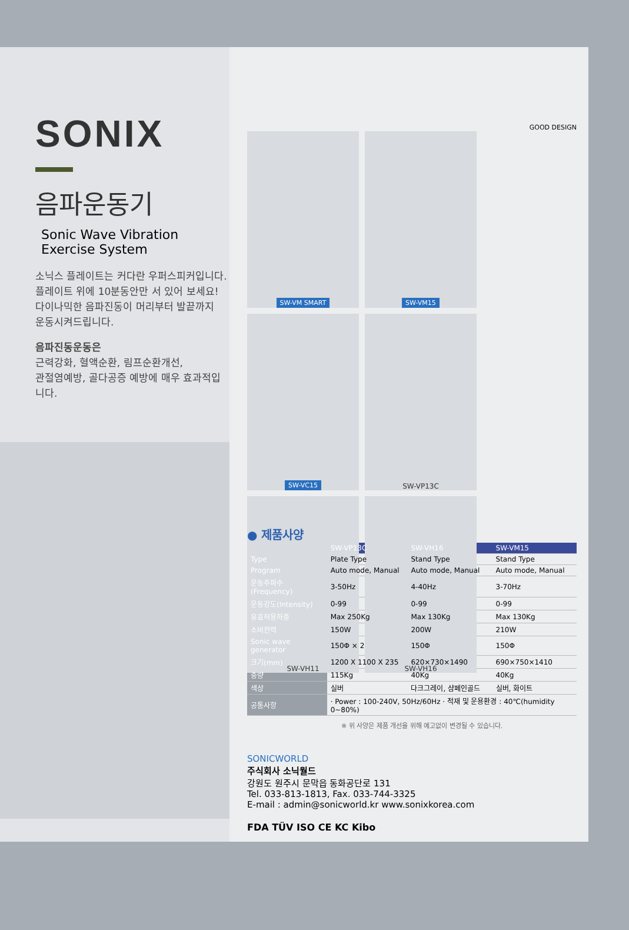SONIX
음파운동기
Sonic Wave Vibration Exercise System
소닉스 플레이트는 커다란 우퍼스피커입니다.
플레이트 위에 10분동안만 서 있어 보세요!
다이나믹한 음파진동이 머리부터 발끝까지
운동시켜드립니다.
음파진동운동은
근력강화, 혈액순환, 림프순환개선,
관절염예방, 골다공증 예방에 매우 효과적입니다.
GOOD DESIGN
SW-VM SMART
SW-VM15
SW-VC15
SW-VP13C
SW-VH11
SW-VH16
● 제품사양
| | SW-VP13C | SW-VH16 | SW-VM15 |
| Type | Plate Type | Stand Type | Stand Type |
| Program | Auto mode, Manual | Auto mode, Manual | Auto mode, Manual |
| 운동주파수(Frequency) | 3-50Hz | 4-40Hz | 3-70Hz |
| 운동강도(Intensity) | 0-99 | 0-99 | 0-99 |
| 유효허용하중 | Max 250Kg | Max 130Kg | Max 130Kg |
| 소비전력 | 150W | 200W | 210W |
| Sonic wave generator | 150Φ × 2 | 150Φ | 150Φ |
| 크기(mm) | 1200 X 1100 X 235 | 620×730×1490 | 690×750×1410 |
| 중량 | 115Kg | 40Kg | 40Kg |
| 색상 | 실버 | 다크그레이, 샴페인골드 | 실버, 화이트 |
| 공통사항 | · Power : 100-240V, 50Hz/60Hz · 적재 및 운용환경 : 40℃(humidity 0~80%) | | |
※ 위 사양은 제품 개선을 위해 예고없이 변경될 수 있습니다.
SONICWORLD
주식회사 소닉월드
강원도 원주시 문막읍 동화공단로 131
Tel. 033-813-1813, Fax. 033-744-3325
E-mail : admin@sonicworld.kr www.sonixkorea.com
FDA TÜV ISO CE KC Kibo